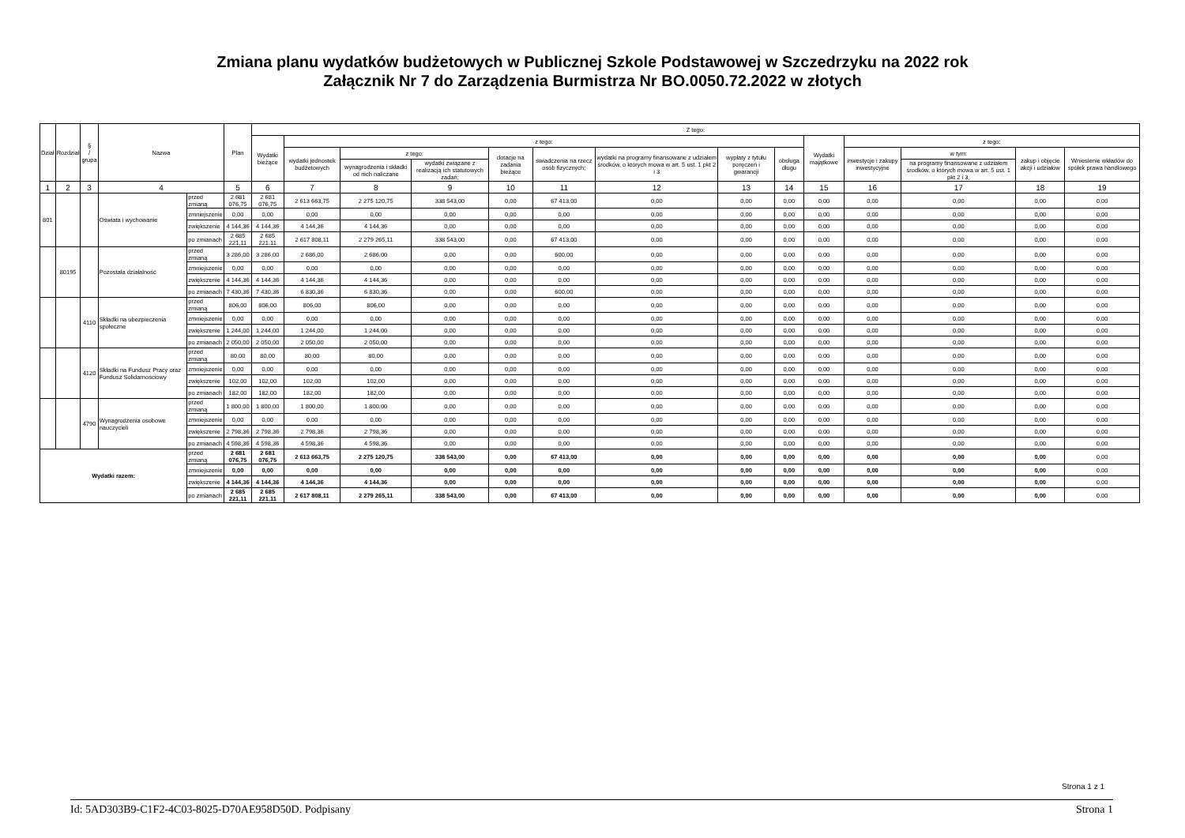Zmiana planu wydatków budżetowych w Publicznej Szkole Podstawowej w Szczedrzyku na 2022 rok
Załącznik Nr 7 do Zarządzenia Burmistrza Nr BO.0050.72.2022 w złotych
| Dział | Rozdział | § / grupa | Nazwa | | Plan | Z tego: | | | | | | | | | | | | | |
| --- | --- | --- | --- | --- | --- | --- | --- | --- | --- | --- | --- | --- | --- | --- | --- | --- | --- | --- | --- |
| | | | | | | Wydatki bieżące | z tego: | | | | | | | | Wydatki majątkowe | z tego: | | | |
| | | | | | | | wydatki jednostek budżetowych | z tego: | | dotacje na zadania bieżące | świadczenia na rzecz osób fizycznych; | wydatki na programy finansowane z udziałem środków, o których mowa w art. 5 ust. 1 pkt 2 i 3 | wypłaty z tytułu poręczeń i gwarancji | obsługa długu | | inwestycje i zakupy inwestycyjne | w tym: | zakup i objęcie akcji i udziałów | Wniesienie wkładów do spółek prawa handlowego |
| | | | | | | | | wynagrodzenia i składki od nich naliczane | wydatki związane z realizacją ich statutowych zadań; | | | | | | | | na programy finansowane z udziałem środków, o których mowa w art. 5 ust. 1 pkt 2 i 3, | | |
| 1 | 2 | 3 | 4 | | 5 | 6 | 7 | 8 | 9 | 10 | 11 | 12 | 13 | 14 | 15 | 16 | 17 | 18 | 19 |
| 801 | | | Oświata i wychowanie | przed zmianą | 2 681 076,75 | 2 681 076,75 | 2 613 663,75 | 2 275 120,75 | 338 543,00 | 0,00 | 67 413,00 | 0,00 | 0,00 | 0,00 | 0,00 | 0,00 | 0,00 | 0,00 | 0,00 |
| | | | | zmniejszenie | 0,00 | 0,00 | 0,00 | 0,00 | 0,00 | 0,00 | 0,00 | 0,00 | 0,00 | 0,00 | 0,00 | 0,00 | 0,00 | 0,00 | 0,00 |
| | | | | zwiększenie | 4 144,36 | 4 144,36 | 4 144,36 | 4 144,36 | 0,00 | 0,00 | 0,00 | 0,00 | 0,00 | 0,00 | 0,00 | 0,00 | 0,00 | 0,00 | 0,00 |
| | | | | po zmianach | 2 685 221,11 | 2 685 221,11 | 2 617 808,11 | 2 279 265,11 | 338 543,00 | 0,00 | 67 413,00 | 0,00 | 0,00 | 0,00 | 0,00 | 0,00 | 0,00 | 0,00 | 0,00 |
| | 80195 | | Pozostała działalność | przed zmianą | 3 286,00 | 3 286,00 | 2 686,00 | 2 686,00 | 0,00 | 0,00 | 600,00 | 0,00 | 0,00 | 0,00 | 0,00 | 0,00 | 0,00 | 0,00 | 0,00 |
| | | | | zmniejszenie | 0,00 | 0,00 | 0,00 | 0,00 | 0,00 | 0,00 | 0,00 | 0,00 | 0,00 | 0,00 | 0,00 | 0,00 | 0,00 | 0,00 | 0,00 |
| | | | | zwiększenie | 4 144,36 | 4 144,36 | 4 144,36 | 4 144,36 | 0,00 | 0,00 | 0,00 | 0,00 | 0,00 | 0,00 | 0,00 | 0,00 | 0,00 | 0,00 | 0,00 |
| | | | | po zmianach | 7 430,36 | 7 430,36 | 6 830,36 | 6 830,36 | 0,00 | 0,00 | 600,00 | 0,00 | 0,00 | 0,00 | 0,00 | 0,00 | 0,00 | 0,00 | 0,00 |
| | | 4110 | Składki na ubezpieczenia społeczne | przed zmianą | 806,00 | 806,00 | 806,00 | 806,00 | 0,00 | 0,00 | 0,00 | 0,00 | 0,00 | 0,00 | 0,00 | 0,00 | 0,00 | 0,00 | 0,00 |
| | | | | zmniejszenie | 0,00 | 0,00 | 0,00 | 0,00 | 0,00 | 0,00 | 0,00 | 0,00 | 0,00 | 0,00 | 0,00 | 0,00 | 0,00 | 0,00 | 0,00 |
| | | | | zwiększenie | 1 244,00 | 1 244,00 | 1 244,00 | 1 244,00 | 0,00 | 0,00 | 0,00 | 0,00 | 0,00 | 0,00 | 0,00 | 0,00 | 0,00 | 0,00 | 0,00 |
| | | | | po zmianach | 2 050,00 | 2 050,00 | 2 050,00 | 2 050,00 | 0,00 | 0,00 | 0,00 | 0,00 | 0,00 | 0,00 | 0,00 | 0,00 | 0,00 | 0,00 | 0,00 |
| | | 4120 | Składki na Fundusz Pracy oraz Fundusz Solidarnościowy | przed zmianą | 80,00 | 80,00 | 80,00 | 80,00 | 0,00 | 0,00 | 0,00 | 0,00 | 0,00 | 0,00 | 0,00 | 0,00 | 0,00 | 0,00 | 0,00 |
| | | | | zmniejszenie | 0,00 | 0,00 | 0,00 | 0,00 | 0,00 | 0,00 | 0,00 | 0,00 | 0,00 | 0,00 | 0,00 | 0,00 | 0,00 | 0,00 | 0,00 |
| | | | | zwiększenie | 102,00 | 102,00 | 102,00 | 102,00 | 0,00 | 0,00 | 0,00 | 0,00 | 0,00 | 0,00 | 0,00 | 0,00 | 0,00 | 0,00 | 0,00 |
| | | | | po zmianach | 182,00 | 182,00 | 182,00 | 182,00 | 0,00 | 0,00 | 0,00 | 0,00 | 0,00 | 0,00 | 0,00 | 0,00 | 0,00 | 0,00 | 0,00 |
| | | 4790 | Wynagrodzenia osobowe nauczycieli | przed zmianą | 1 800,00 | 1 800,00 | 1 800,00 | 1 800,00 | 0,00 | 0,00 | 0,00 | 0,00 | 0,00 | 0,00 | 0,00 | 0,00 | 0,00 | 0,00 | 0,00 |
| | | | | zmniejszenie | 0,00 | 0,00 | 0,00 | 0,00 | 0,00 | 0,00 | 0,00 | 0,00 | 0,00 | 0,00 | 0,00 | 0,00 | 0,00 | 0,00 | 0,00 |
| | | | | zwiększenie | 2 798,36 | 2 798,36 | 2 798,36 | 2 798,36 | 0,00 | 0,00 | 0,00 | 0,00 | 0,00 | 0,00 | 0,00 | 0,00 | 0,00 | 0,00 | 0,00 |
| | | | | po zmianach | 4 598,36 | 4 598,36 | 4 598,36 | 4 598,36 | 0,00 | 0,00 | 0,00 | 0,00 | 0,00 | 0,00 | 0,00 | 0,00 | 0,00 | 0,00 | 0,00 |
| Wydatki razem: | | | | przed zmianą | 2 681 076,75 | 2 681 076,75 | 2 613 663,75 | 2 275 120,75 | 338 543,00 | 0,00 | 67 413,00 | 0,00 | 0,00 | 0,00 | 0,00 | 0,00 | 0,00 | 0,00 | 0,00 |
| | | | | zmniejszenie | 0,00 | 0,00 | 0,00 | 0,00 | 0,00 | 0,00 | 0,00 | 0,00 | 0,00 | 0,00 | 0,00 | 0,00 | 0,00 | 0,00 | 0,00 |
| | | | | zwiększenie | 4 144,36 | 4 144,36 | 4 144,36 | 4 144,36 | 0,00 | 0,00 | 0,00 | 0,00 | 0,00 | 0,00 | 0,00 | 0,00 | 0,00 | 0,00 | 0,00 |
| | | | | po zmianach | 2 685 221,11 | 2 685 221,11 | 2 617 808,11 | 2 279 265,11 | 338 543,00 | 0,00 | 67 413,00 | 0,00 | 0,00 | 0,00 | 0,00 | 0,00 | 0,00 | 0,00 | 0,00 |
Strona 1 z 1
Id: 5AD303B9-C1F2-4C03-8025-D70AE958D50D. Podpisany Strona 1